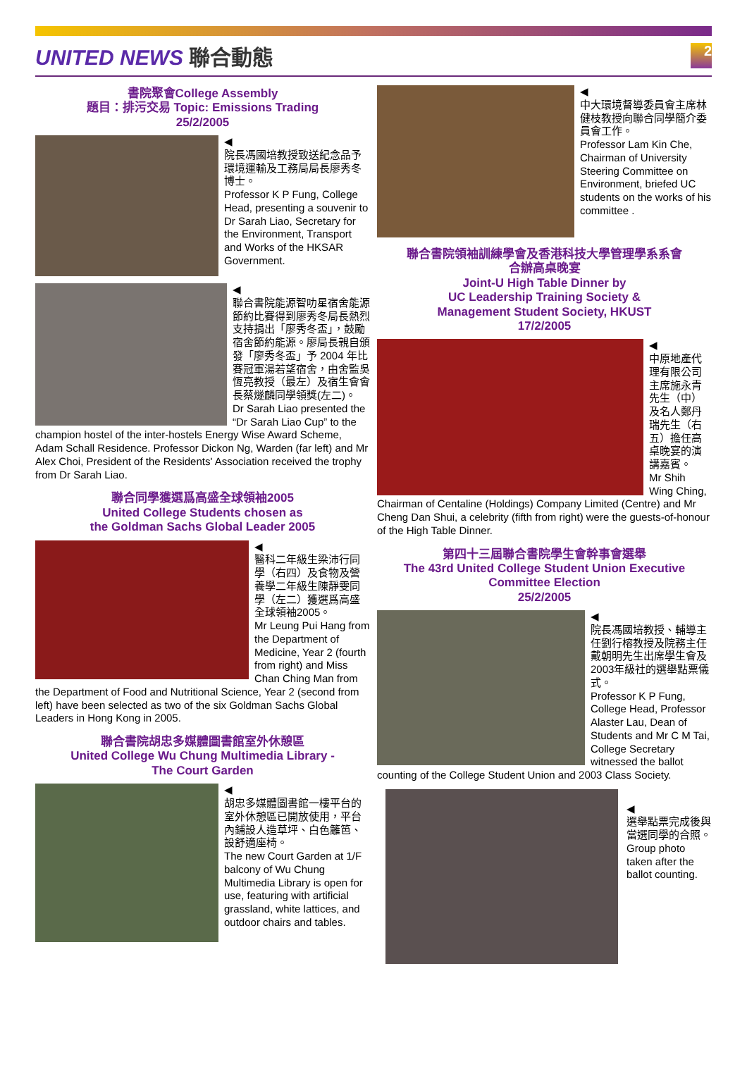UNITED NEWS 聯合動態
2
書院聚會College Assembly
題目：排污交易 Topic: Emissions Trading
25/2/2005
◀
院長馮國培教授致送紀念品予環境運輸及工務局局長廖秀冬博士。
Professor K P Fung, College Head, presenting a souvenir to Dr Sarah Liao, Secretary for the Environment, Transport and Works of the HKSAR Government.
◀
聯合書院能源智叻星宿舍能源節約比賽得到廖秀冬局長熱烈支持捐出「廖秀冬盃」，鼓勵宿舍節約能源。廖局長親自頒發「廖秀冬盃」予 2004 年比賽冠軍湯若望宿舍，由舍監吳恆亮教授（最左）及宿生會會長蔡燧麟同學領獎(左二)。
Dr Sarah Liao presented the “Dr Sarah Liao Cup” to the champion hostel of the inter-hostels Energy Wise Award Scheme, Adam Schall Residence. Professor Dickon Ng, Warden (far left) and Mr Alex Choi, President of the Residents' Association received the trophy from Dr Sarah Liao.
聯合同學獲選爲高盛全球領袖2005
United College Students chosen as
the Goldman Sachs Global Leader 2005
◀
醫科二年級生梁沛行同學（右四）及食物及營養學二年級生陳靜雯同學（左二）獲選爲高盛全球領袖2005。
Mr Leung Pui Hang from the Department of Medicine, Year 2 (fourth from right) and Miss Chan Ching Man from the Department of Food and Nutritional Science, Year 2 (second from left) have been selected as two of the six Goldman Sachs Global Leaders in Hong Kong in 2005.
聯合書院胡忠多媒體圖書館室外休憩區
United College Wu Chung Multimedia Library -
The Court Garden
◀
胡忠多媒體圖書館一樓平台的室外休憩區已開放使用，平台內鋪設人造草坪、白色籬笆、設舒適座椅。
The new Court Garden at 1/F balcony of Wu Chung Multimedia Library is open for use, featuring with artificial grassland, white lattices, and outdoor chairs and tables.
◀
中大環境督導委員會主席林健枝教授向聯合同學簡介委員會工作。
Professor Lam Kin Che, Chairman of University Steering Committee on Environment, briefed UC students on the works of his committee .
聯合書院領袖訓練學會及香港科技大學管理學系系會
合辦高桌晚宴
Joint-U High Table Dinner by
UC Leadership Training Society &
Management Student Society, HKUST
17/2/2005
◀
中原地產代理有限公司主席施永青先生（中）及名人鄭丹瑞先生（右五）擔任高桌晚宴的演講嘉賓。
Mr Shih Wing Ching, Chairman of Centaline (Holdings) Company Limited (Centre) and Mr Cheng Dan Shui, a celebrity (fifth from right) were the guests-of-honour of the High Table Dinner.
第四十三屆聯合書院學生會幹事會選舉
The 43rd United College Student Union Executive Committee Election
25/2/2005
◀
院長馮國培教授、輔導主任劉行榕教授及院務主任戴朝明先生出席學生會及2003年級社的選舉點票儀式。
Professor K P Fung, College Head, Professor Alaster Lau, Dean of Students and Mr C M Tai, College Secretary witnessed the ballot counting of the College Student Union and 2003 Class Society.
◀
選舉點票完成後與當選同學的合照。
Group photo taken after the ballot counting.